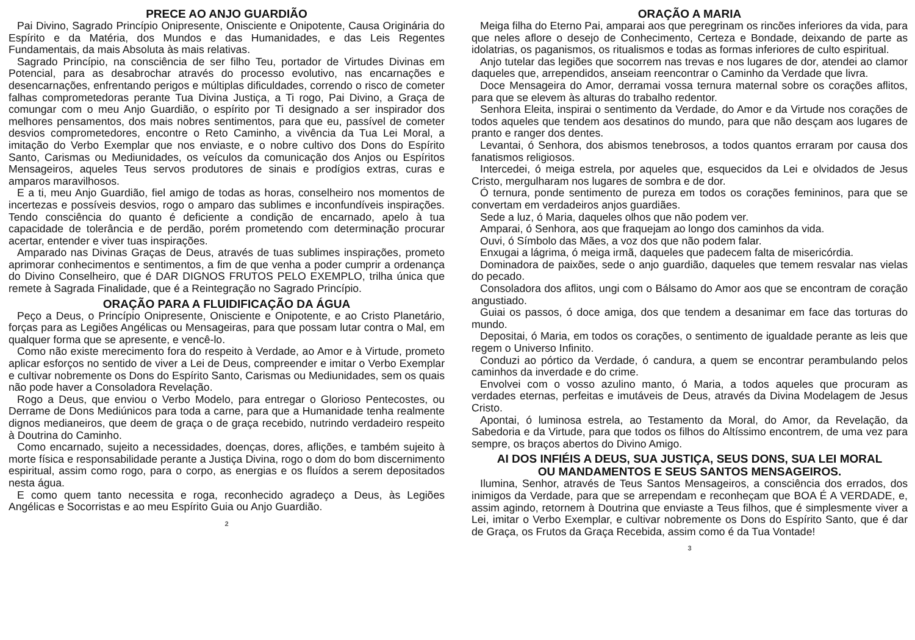PRECE AO ANJO GUARDIÃO
Pai Divino, Sagrado Princípio Onipresente, Onisciente e Onipotente, Causa Originária do Espírito e da Matéria, dos Mundos e das Humanidades, e das Leis Regentes Fundamentais, da mais Absoluta às mais relativas.
Sagrado Princípio, na consciência de ser filho Teu, portador de Virtudes Divinas em Potencial, para as desabrochar através do processo evolutivo, nas encarnações e desencarnações, enfrentando perigos e múltiplas dificuldades, correndo o risco de cometer falhas comprometedoras perante Tua Divina Justiça, a Ti rogo, Pai Divino, a Graça de comungar com o meu Anjo Guardião, o espírito por Ti designado a ser inspirador dos melhores pensamentos, dos mais nobres sentimentos, para que eu, passível de cometer desvios comprometedores, encontre o Reto Caminho, a vivência da Tua Lei Moral, a imitação do Verbo Exemplar que nos enviaste, e o nobre cultivo dos Dons do Espírito Santo, Carismas ou Mediunidades, os veículos da comunicação dos Anjos ou Espíritos Mensageiros, aqueles Teus servos produtores de sinais e prodígios extras, curas e amparos maravilhosos.
E a ti, meu Anjo Guardião, fiel amigo de todas as horas, conselheiro nos momentos de incertezas e possíveis desvios, rogo o amparo das sublimes e inconfundíveis inspirações. Tendo consciência do quanto é deficiente a condição de encarnado, apelo à tua capacidade de tolerância e de perdão, porém prometendo com determinação procurar acertar, entender e viver tuas inspirações.
Amparado nas Divinas Graças de Deus, através de tuas sublimes inspirações, prometo aprimorar conhecimentos e sentimentos, a fim de que venha a poder cumprir a ordenança do Divino Conselheiro, que é DAR DIGNOS FRUTOS PELO EXEMPLO, trilha única que remete à Sagrada Finalidade, que é a Reintegração no Sagrado Princípio.
ORAÇÃO PARA A FLUIDIFICAÇÃO DA ÁGUA
Peço a Deus, o Princípio Onipresente, Onisciente e Onipotente, e ao Cristo Planetário, forças para as Legiões Angélicas ou Mensageiras, para que possam lutar contra o Mal, em qualquer forma que se apresente, e vencê-lo.
Como não existe merecimento fora do respeito à Verdade, ao Amor e à Virtude, prometo aplicar esforços no sentido de viver a Lei de Deus, compreender e imitar o Verbo Exemplar e cultivar nobremente os Dons do Espírito Santo, Carismas ou Mediunidades, sem os quais não pode haver a Consoladora Revelação.
Rogo a Deus, que enviou o Verbo Modelo, para entregar o Glorioso Pentecostes, ou Derrame de Dons Mediúnicos para toda a carne, para que a Humanidade tenha realmente dignos medianeiros, que deem de graça o de graça recebido, nutrindo verdadeiro respeito à Doutrina do Caminho.
Como encarnado, sujeito a necessidades, doenças, dores, aflições, e também sujeito à morte física e responsabilidade perante a Justiça Divina, rogo o dom do bom discernimento espiritual, assim como rogo, para o corpo, as energias e os fluídos a serem depositados nesta água.
E como quem tanto necessita e roga, reconhecido agradeço a Deus, às Legiões Angélicas e Socorristas e ao meu Espírito Guia ou Anjo Guardião.
2
ORAÇÃO A MARIA
Meiga filha do Eterno Pai, amparai aos que peregrinam os rincões inferiores da vida, para que neles aflore o desejo de Conhecimento, Certeza e Bondade, deixando de parte as idolatrias, os paganismos, os ritualismos e todas as formas inferiores de culto espiritual.
Anjo tutelar das legiões que socorrem nas trevas e nos lugares de dor, atendei ao clamor daqueles que, arrependidos, anseiam reencontrar o Caminho da Verdade que livra.
Doce Mensageira do Amor, derramai vossa ternura maternal sobre os corações aflitos, para que se elevem às alturas do trabalho redentor.
Senhora Eleita, inspirai o sentimento da Verdade, do Amor e da Virtude nos corações de todos aqueles que tendem aos desatinos do mundo, para que não desçam aos lugares de pranto e ranger dos dentes.
Levantai, ó Senhora, dos abismos tenebrosos, a todos quantos erraram por causa dos fanatismos religiosos.
Intercedei, ó meiga estrela, por aqueles que, esquecidos da Lei e olvidados de Jesus Cristo, mergulharam nos lugares de sombra e de dor.
Ó ternura, ponde sentimento de pureza em todos os corações femininos, para que se convertam em verdadeiros anjos guardiães.
Sede a luz, ó Maria, daqueles olhos que não podem ver.
Amparai, ó Senhora, aos que fraquejam ao longo dos caminhos da vida.
Ouvi, ó Símbolo das Mães, a voz dos que não podem falar.
Enxugai a lágrima, ó meiga irmã, daqueles que padecem falta de misericórdia.
Dominadora de paixões, sede o anjo guardião, daqueles que temem resvalar nas vielas do pecado.
Consoladora dos aflitos, ungi com o Bálsamo do Amor aos que se encontram de coração angustiado.
Guiai os passos, ó doce amiga, dos que tendem a desanimar em face das torturas do mundo.
Depositai, ó Maria, em todos os corações, o sentimento de igualdade perante as leis que regem o Universo Infinito.
Conduzi ao pórtico da Verdade, ó candura, a quem se encontrar perambulando pelos caminhos da inverdade e do crime.
Envolvei com o vosso azulino manto, ó Maria, a todos aqueles que procuram as verdades eternas, perfeitas e imutáveis de Deus, através da Divina Modelagem de Jesus Cristo.
Apontai, ó luminosa estrela, ao Testamento da Moral, do Amor, da Revelação, da Sabedoria e da Virtude, para que todos os filhos do Altíssimo encontrem, de uma vez para sempre, os braços abertos do Divino Amigo.
AI DOS INFIÉIS A DEUS, SUA JUSTIÇA, SEUS DONS, SUA LEI MORAL
OU MANDAMENTOS E SEUS SANTOS MENSAGEIROS.
Ilumina, Senhor, através de Teus Santos Mensageiros, a consciência dos errados, dos inimigos da Verdade, para que se arrependam e reconheçam que BOA É A VERDADE, e, assim agindo, retornem à Doutrina que enviaste a Teus filhos, que é simplesmente viver a Lei, imitar o Verbo Exemplar, e cultivar nobremente os Dons do Espírito Santo, que é dar de Graça, os Frutos da Graça Recebida, assim como é da Tua Vontade!
3